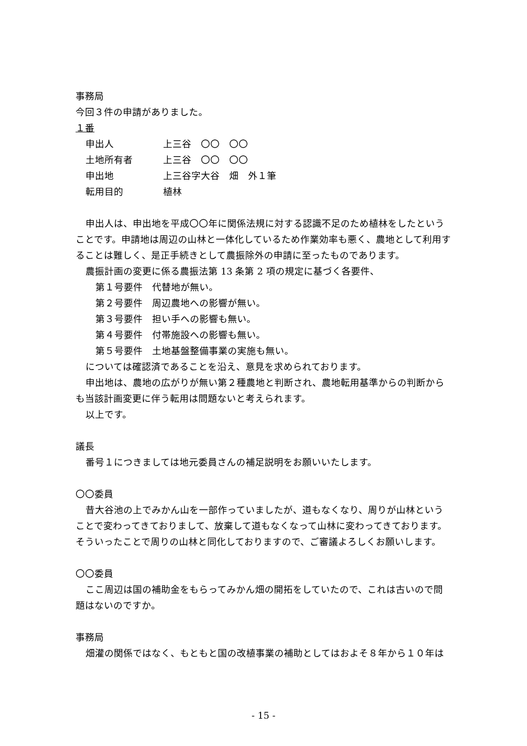事務局
今回３件の申請がありました。
１番
申出人 上三谷　〇〇　〇〇
土地所有者 上三谷　〇〇　〇〇
申出地 上三谷字大谷　畑　外１筆
転用目的 植林
申出人は、申出地を平成〇〇年に関係法規に対する認識不足のため植林をしたという
ことです。申請地は周辺の山林と一体化しているため作業効率も悪く、農地として利用することは難しく、是正手続きとして農振除外の申請に至ったものであります。
農振計画の変更に係る農振法第 13 条第 2 項の規定に基づく各要件、
第１号要件　代替地が無い。
第２号要件　周辺農地への影響が無い。
第３号要件　担い手への影響も無い。
第４号要件　付帯施設への影響も無い。
第５号要件　土地基盤整備事業の実施も無い。
については確認済であることを沿え、意見を求められております。
申出地は、農地の広がりが無い第２種農地と判断され、農地転用基準からの判断から
も当該計画変更に伴う転用は問題ないと考えられます。
以上です。
議長
番号１につきましては地元委員さんの補足説明をお願いいたします。
〇〇委員
昔大谷池の上でみかん山を一部作っていましたが、道もなくなり、周りが山林という
ことで変わってきておりまして、放棄して道もなくなって山林に変わってきております。そういったことで周りの山林と同化しておりますので、ご審議よろしくお願いします。
〇〇委員
ここ周辺は国の補助金をもらってみかん畑の開拓をしていたので、これは古いので問
題はないのですか。
事務局
畑灌の関係ではなく、もともと国の改植事業の補助としてはおよそ８年から１０年は
- 15 -